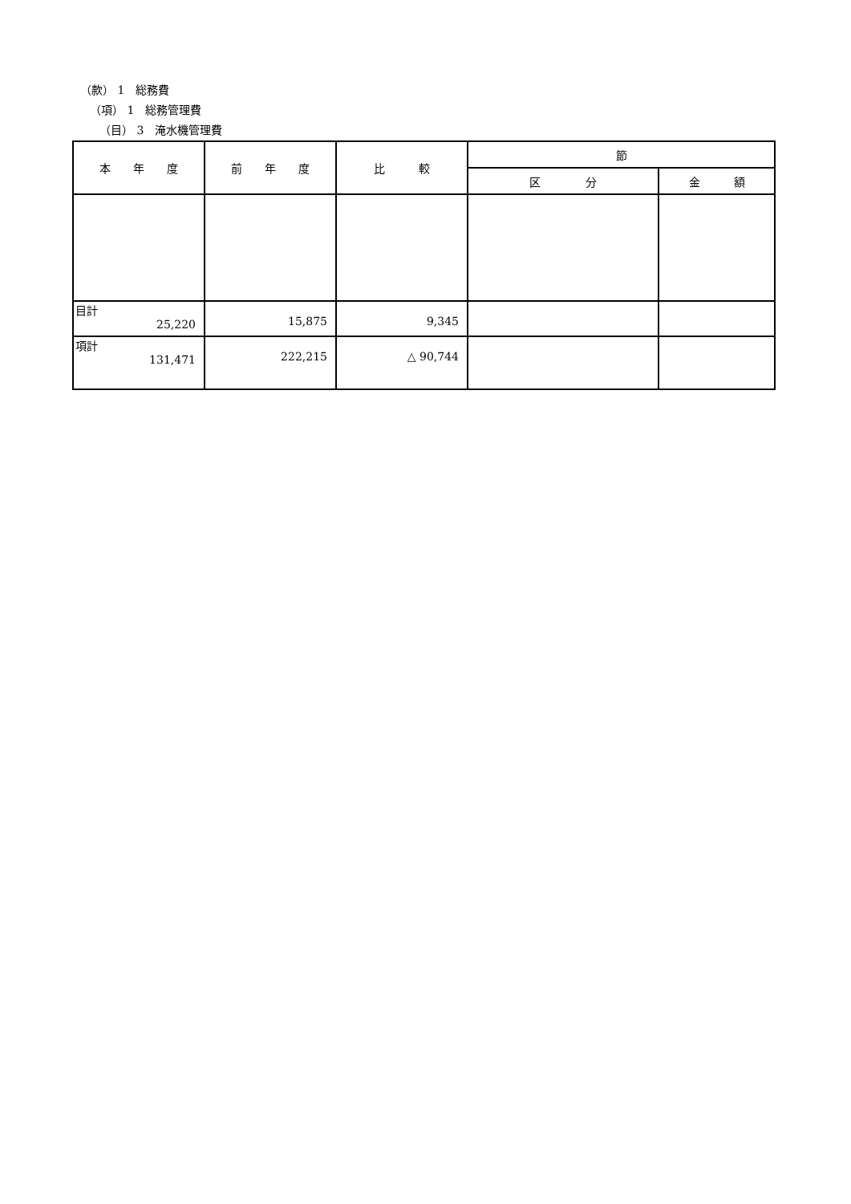（款） 1　総務費
（項） 1　総務管理費
（目） 3　淹水機管理費
| 本 年 度 | 前 年 度 | 比 較 | 節 | |
| --- | --- | --- | --- | --- |
| | | | 区 分 | 金 額 |
| 目計 25,220 | 15,875 | 9,345 | | |
| 項計 131,471 | 222,215 | △ 90,744 | | |